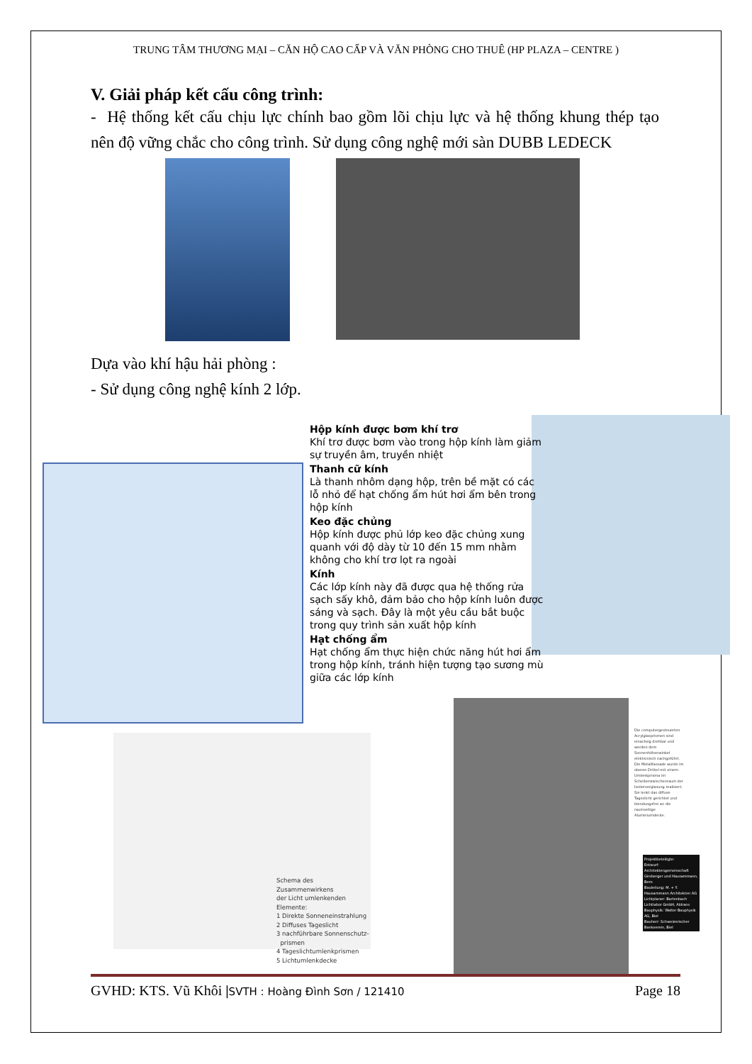TRUNG TÂM THƯƠNG MẠI – CĂN HỘ CAO CẤP VÀ VĂN PHÒNG CHO THUÊ (HP PLAZA – CENTRE )
V. Giải pháp kết cấu công trình:
- Hệ thống kết cấu chịu lực chính bao gồm lõi chịu lực và hệ thống khung thép tạo nên độ vững chắc cho công trình. Sử dụng công nghệ mới sàn DUBB LEDECK
Dựa vào khí hậu hải phòng :
- Sử dụng công nghệ kính 2 lớp.
Hộp kính được bơm khí trơ
Khí trơ được bơm vào trong hộp kính làm giảm sự truyền âm, truyền nhiệt
Thanh cữ kính
Là thanh nhôm dạng hộp, trên bề mặt có các lỗ nhỏ để hạt chống ẩm hút hơi ẩm bên trong hộp kính
Keo đặc chủng
Hộp kính được phủ lớp keo đặc chủng xung quanh với độ dày từ 10 đến 15 mm nhằm không cho khí trơ lọt ra ngoài
Kính
Các lớp kính này đã được qua hệ thống rửa sạch sấy khô, đảm bảo cho hộp kính luôn được sáng và sạch. Đây là một yêu cầu bắt buộc trong quy trình sản xuất hộp kính
Hạt chống ẩm
Hạt chống ẩm thực hiện chức năng hút hơi ẩm trong hộp kính, tránh hiện tượng tạo sương mù giữa các lớp kính
Schema des Zusammenwirkens
der Licht umlenkenden Elemente:
1 Direkte Sonneneinstrahlung
2 Diffuses Tageslicht
3 nachführbare Sonnenschutz-
prismen
4 Tageslichtumlenkprismen
5 Lichtumlenkdecke
Die computergesteuerten Acrylglasprismen sind einachsig drehbar und werden dem Sonnenhöhenwinkel elektronisch nachgeführt. Die Metallfassade wurde im oberen Drittel mit einem Umlenkprisma im Scheibenzwischenraum der Isolierverglasung realisiert. Sie lenkt das diffuse Tageslicht gerichtet und blendungsfrei an die raumseitige Aluminiumdecke.
Projektbeteiligte:
Entwurf: Architektengemeinschaft Girsberger und Hausammann, Bern
Bauleitung: M. + Y. Hausammann Architekten AG
Lichtplaner: Bartenbach Lichtlabor GmbH, Aldrans
Bauphysik: Walter Bauphysik AG, Biel
Bauherr: Schweizerischer Bankverein, Biel
GVHD: KTS. Vũ Khôi |SVTH : Hoàng Đình Sơn / 121410
Page 18